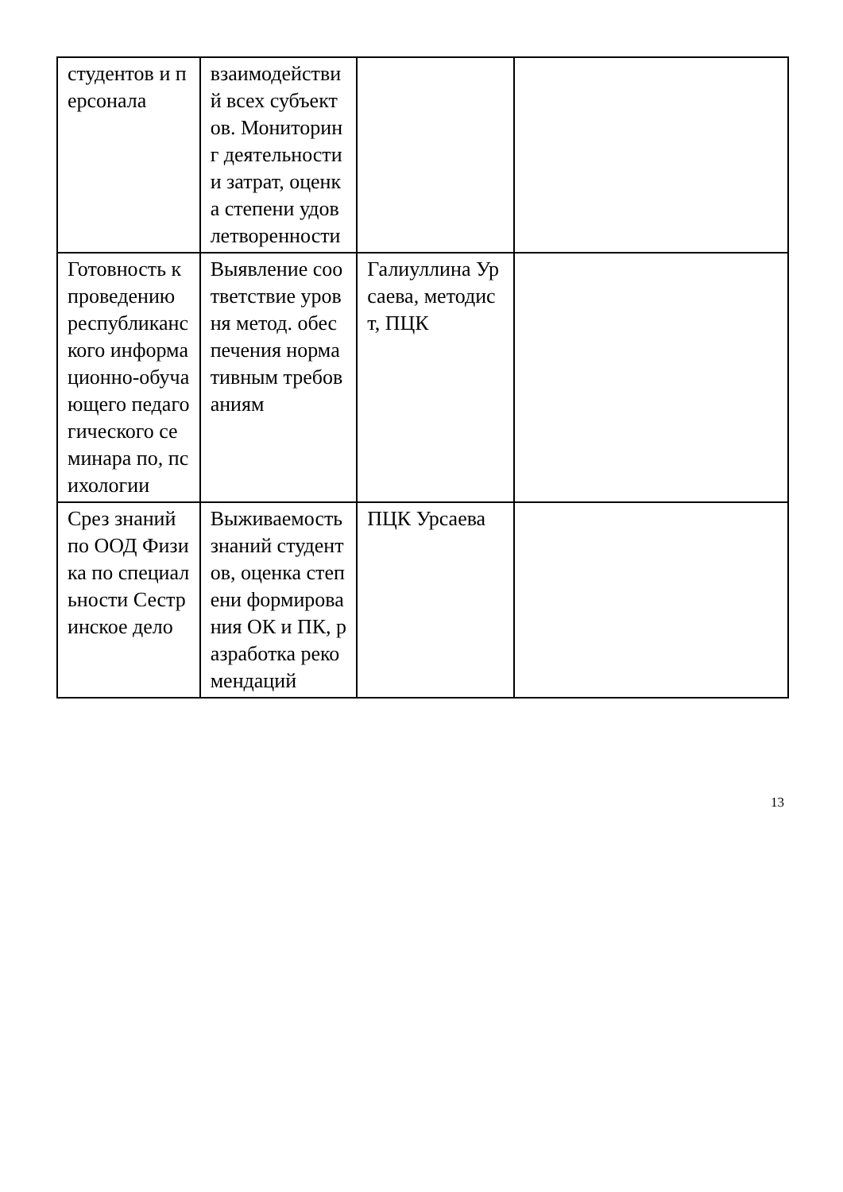| студентов и персонала | взаимодействий всех субъектов. Мониторинг деятельности и затрат, оценка степени удовлетворенности | | |
| Готовность к проведению республиканского информационно-обучающего педагогического семинара по, психологии | Выявление соответствие уровня метод. обеспечения нормативным требованиям | Галиуллина Урсаева, методист, ПЦК | |
| Срез знаний по ООД Физика по специальности Сестринское дело | Выживаемость знаний студентов, оценка степени формирования ОК и ПК, разработка рекомендаций | ПЦК Урсаева | |
13